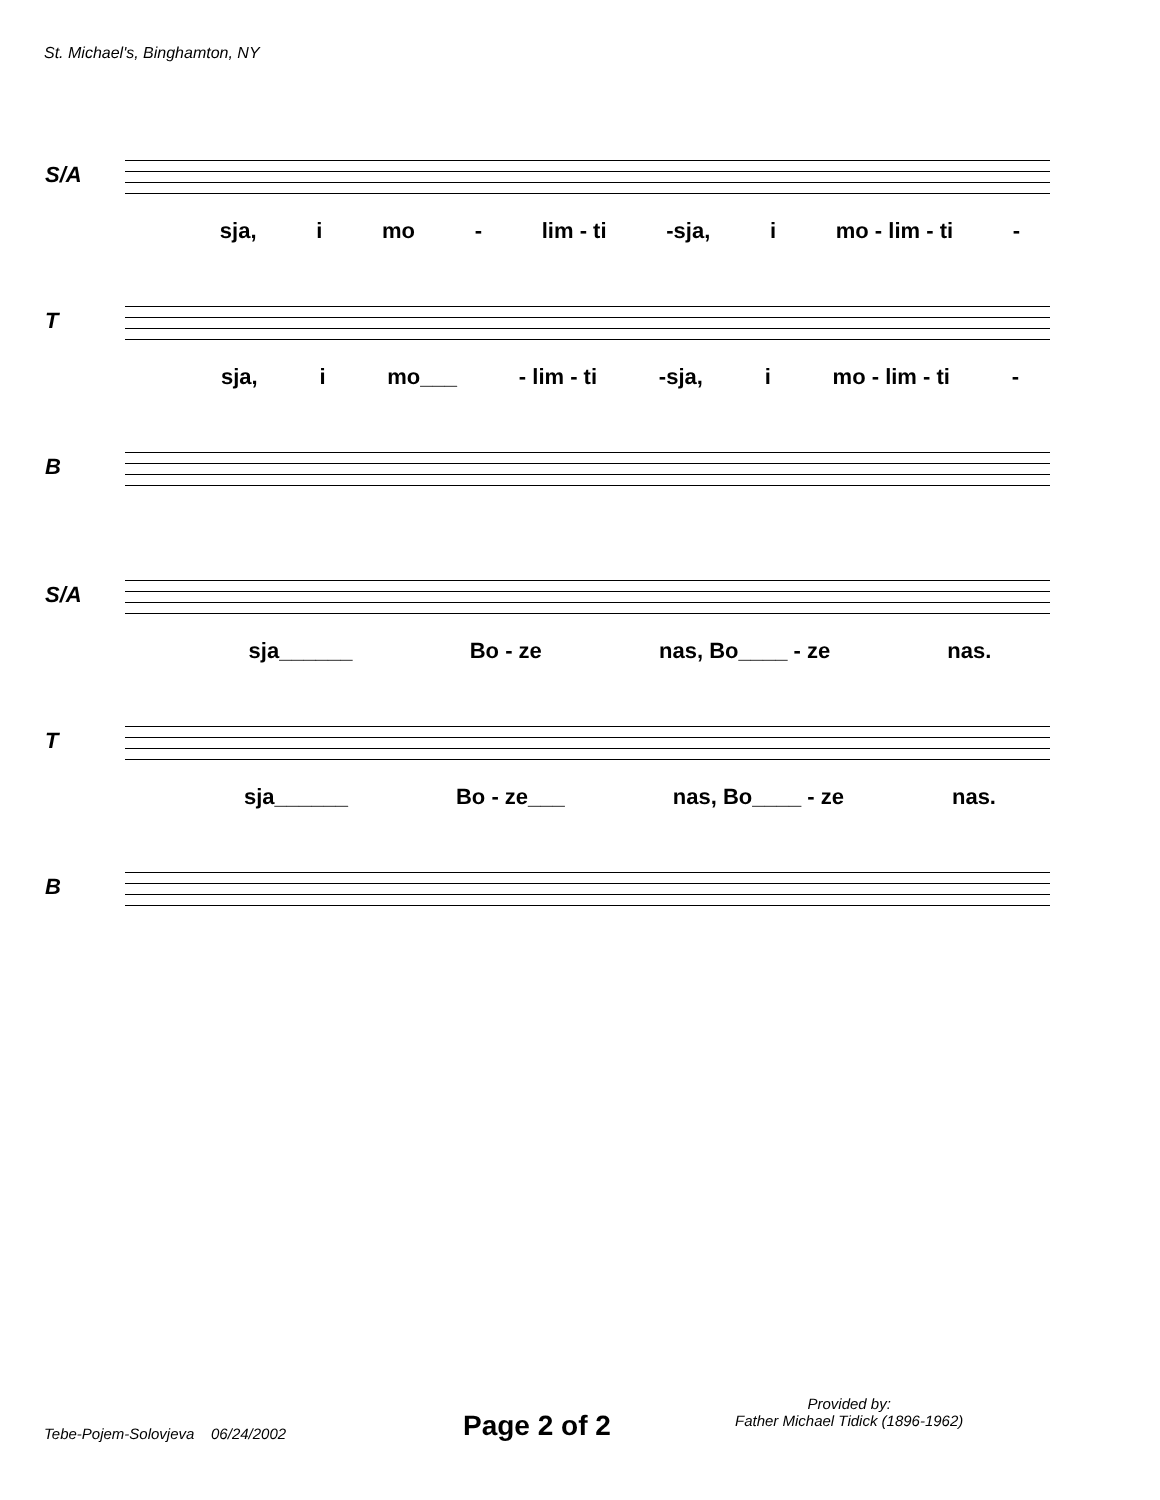St. Michael's, Binghamton, NY
S/A
sja, i mo - lim - ti -sja, i mo - lim - ti -
T
sja, i mo___ - lim - ti -sja, i mo - lim - ti -
B
S/A
sja______ Bo - ze nas, Bo____ - ze nas.
T
sja______ Bo - ze___ nas, Bo____ - ze nas.
B
Tebe-Pojem-Solovjeva 06/24/2002
Page 2 of 2
Provided by:
Father Michael Tidick (1896-1962)